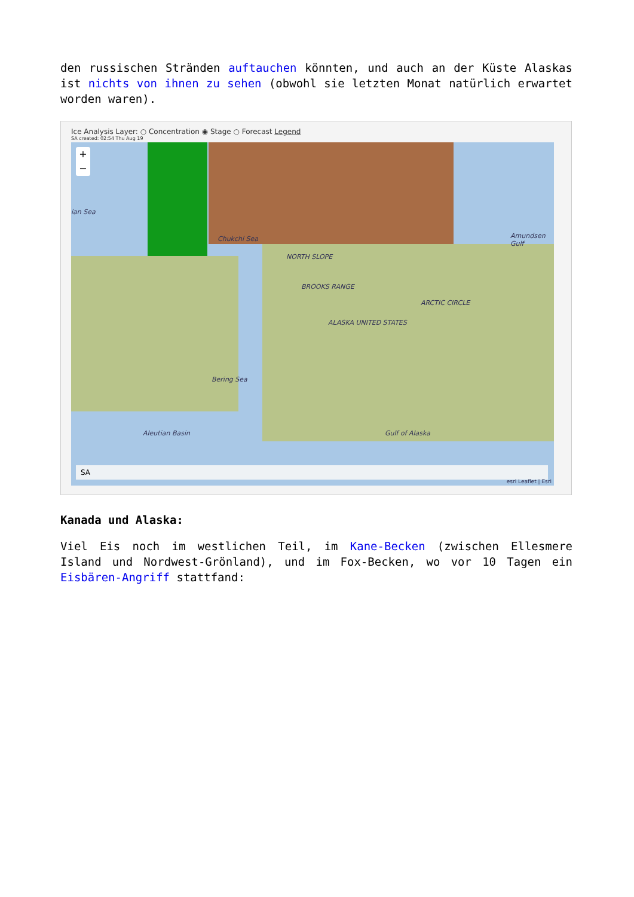den russischen Stränden auftauchen könnten, und auch an der Küste Alaskas ist nichts von ihnen zu sehen (obwohl sie letzten Monat natürlich erwartet worden waren).
Ice Analysis Layer: ○ Concentration ◉ Stage ○ Forecast Legend
SA created: 02:54 Thu Aug 19
Chukchi Sea
NORTH SLOPE
BROOKS RANGE
ALASKA UNITED STATES
ARCTIC CIRCLE
ian Sea
Amundsen Gulf
Bering Sea
Aleutian Basin Gulf of Alaska
+
−
SA
esri Leaflet | Esri
Kanada und Alaska:
Viel Eis noch im westlichen Teil, im Kane-Becken (zwischen Ellesmere Island und Nordwest-Grönland), und im Fox-Becken, wo vor 10 Tagen ein Eisbären-Angriff stattfand: